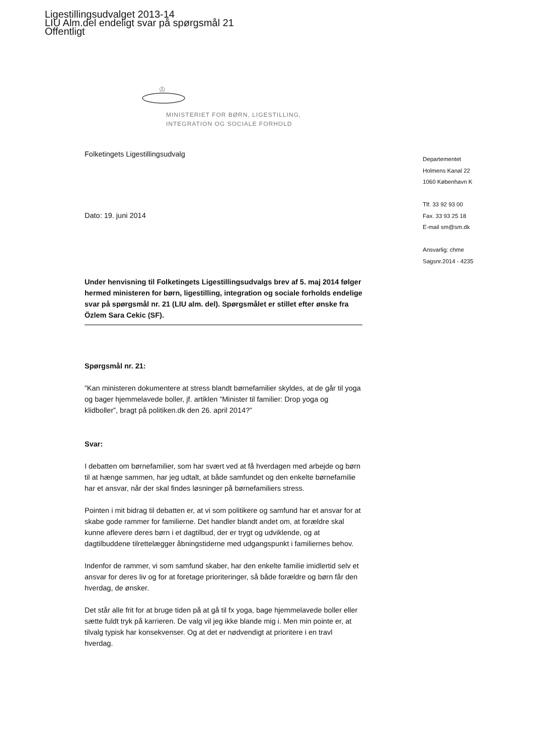Ligestillingsudvalget 2013-14
LIU Alm.del endeligt svar på spørgsmål 21
Offentligt
♔
MINISTERIET FOR BØRN, LIGESTILLING,
INTEGRATION OG SOCIALE FORHOLD
Folketingets Ligestillingsudvalg
Dato: 19. juni 2014
Under henvisning til Folketingets Ligestillingsudvalgs brev af 5. maj 2014 følger hermed ministeren for børn, ligestilling, integration og sociale forholds endelige svar på spørgsmål nr. 21 (LIU alm. del). Spørgsmålet er stillet efter ønske fra Özlem Sara Cekic (SF).
Spørgsmål nr. 21:
”Kan ministeren dokumentere at stress blandt børnefamilier skyldes, at de går til yoga og bager hjemmelavede boller, jf. artiklen ”Minister til familier: Drop yoga og klidboller”, bragt på politiken.dk den 26. april 2014?”
Svar:
I debatten om børnefamilier, som har svært ved at få hverdagen med arbejde og børn til at hænge sammen, har jeg udtalt, at både samfundet og den enkelte børnefamilie har et ansvar, når der skal findes løsninger på børnefamiliers stress.
Pointen i mit bidrag til debatten er, at vi som politikere og samfund har et ansvar for at skabe gode rammer for familierne. Det handler blandt andet om, at forældre skal kunne aflevere deres børn i et dagtilbud, der er trygt og udviklende, og at dagtilbuddene tilrettelægger åbningstiderne med udgangspunkt i familiernes behov.
Indenfor de rammer, vi som samfund skaber, har den enkelte familie imidlertid selv et ansvar for deres liv og for at foretage prioriteringer, så både forældre og børn får den hverdag, de ønsker.
Det står alle frit for at bruge tiden på at gå til fx yoga, bage hjemmelavede boller eller sætte fuldt tryk på karrieren. De valg vil jeg ikke blande mig i. Men min pointe er, at tilvalg typisk har konsekvenser. Og at det er nødvendigt at prioritere i en travl hverdag.
Departementet
Holmens Kanal 22
1060 København K
Tlf. 33 92 93 00
Fax. 33 93 25 18
E-mail sm@sm.dk
Ansvarlig: chme
Sagsnr.2014 - 4235